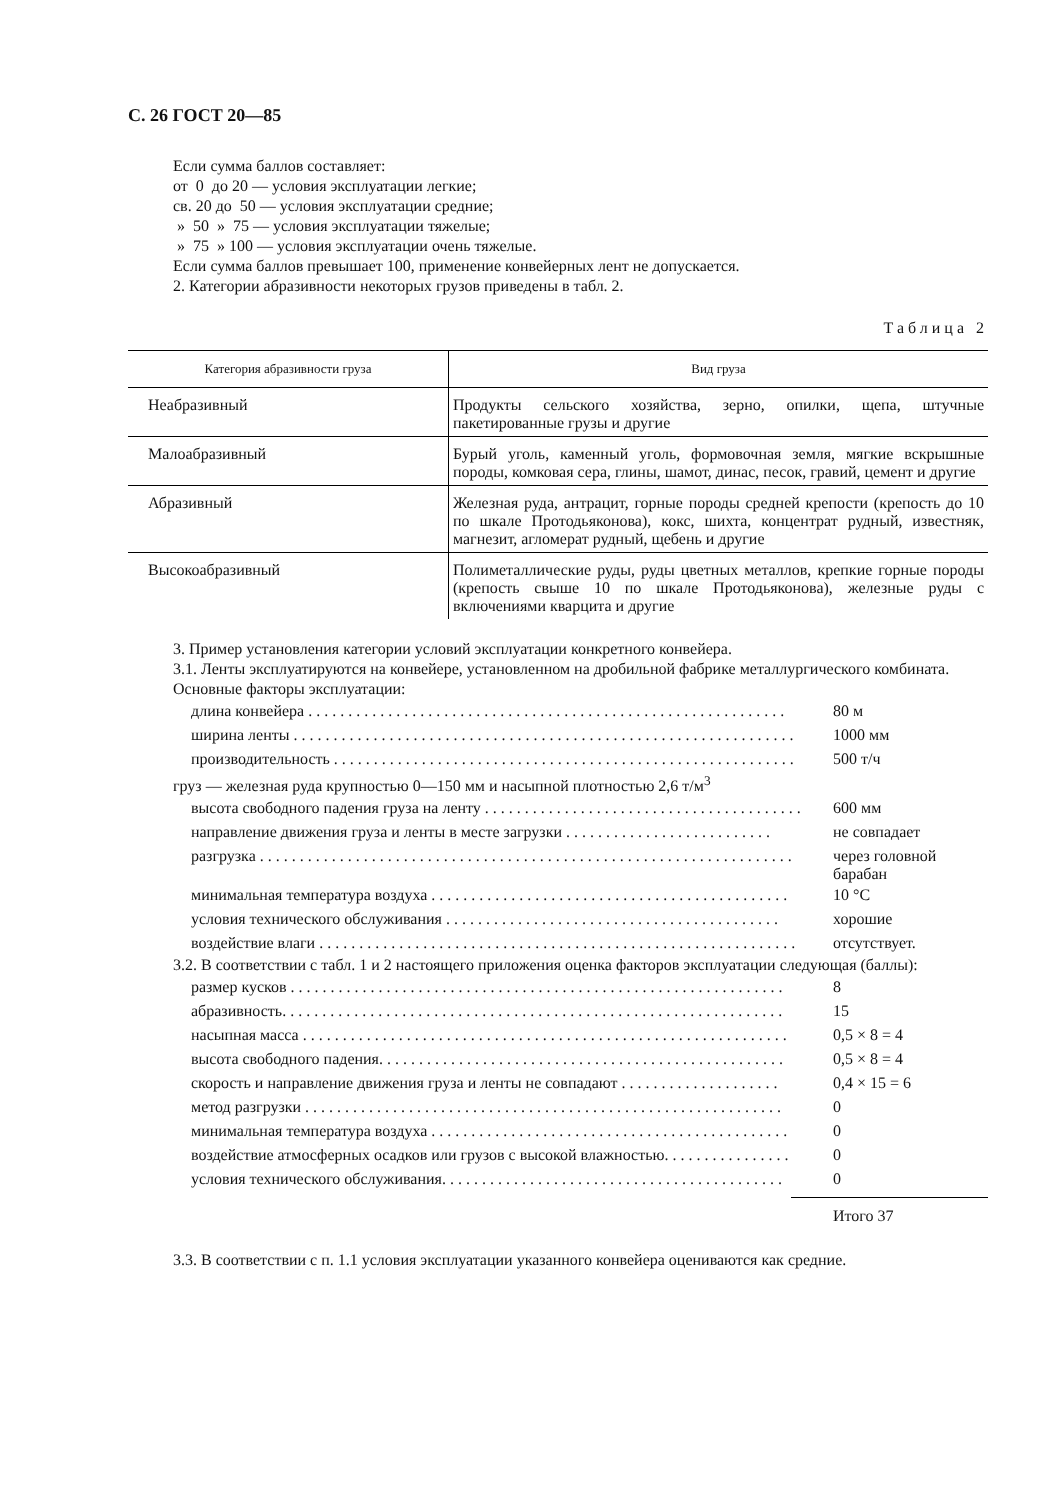С. 26 ГОСТ 20—85
Если сумма баллов составляет:
от 0 до 20 — условия эксплуатации легкие;
св. 20 до 50 — условия эксплуатации средние;
» 50 » 75 — условия эксплуатации тяжелые;
» 75 » 100 — условия эксплуатации очень тяжелые.
Если сумма баллов превышает 100, применение конвейерных лент не допускается.
2. Категории абразивности некоторых грузов приведены в табл. 2.
Таблица 2
| Категория абразивности груза | Вид груза |
| --- | --- |
| Неабразивный | Продукты сельского хозяйства, зерно, опилки, щепа, штучные пакетированные грузы и другие |
| Малоабразивный | Бурый уголь, каменный уголь, формовочная земля, мягкие вскрышные породы, комковая сера, глины, шамот, динас, песок, гравий, цемент и другие |
| Абразивный | Железная руда, антрацит, горные породы средней крепости (крепость до 10 по шкале Протодьяконова), кокс, шихта, концентрат рудный, известняк, магнезит, агломерат рудный, щебень и другие |
| Высокоабразивный | Полиметаллические руды, руды цветных металлов, крепкие горные породы (крепость свыше 10 по шкале Протодьяконова), железные руды с включениями кварцита и другие |
3. Пример установления категории условий эксплуатации конкретного конвейера.
3.1. Ленты эксплуатируются на конвейере, установленном на дробильной фабрике металлургического комбината.
Основные факторы эксплуатации:
длина конвейера . . . . . . . . . . . . . . . . . . . . . . . . . . . . . . . . . . . . . . . . . . . . . . . . . . . . . . . . . . . . 80 м
ширина ленты . . . . . . . . . . . . . . . . . . . . . . . . . . . . . . . . . . . . . . . . . . . . . . . . . . . . . . . . . . . . . . . 1000 мм
производительность . . . . . . . . . . . . . . . . . . . . . . . . . . . . . . . . . . . . . . . . . . . . . . . . . . . . . . . . . . 500 т/ч
груз — железная руда крупностью 0—150 мм и насыпной плотностью 2,6 т/м<sup>3</sup>
высота свободного падения груза на ленту . . . . . . . . . . . . . . . . . . . . . . . . . . . . . . . . . . . . . . . . 600 мм
направление движения груза и ленты в месте загрузки . . . . . . . . . . . . . . . . . . . . . . . . . . не совпадает
разгрузка . . . . . . . . . . . . . . . . . . . . . . . . . . . . . . . . . . . . . . . . . . . . . . . . . . . . . . . . . . . . . . . . . . . через головной барабан
минимальная температура воздуха . . . . . . . . . . . . . . . . . . . . . . . . . . . . . . . . . . . . . . . . . . . . . 10 °С
условия технического обслуживания . . . . . . . . . . . . . . . . . . . . . . . . . . . . . . . . . . . . . . . . . . хорошие
воздействие влаги . . . . . . . . . . . . . . . . . . . . . . . . . . . . . . . . . . . . . . . . . . . . . . . . . . . . . . . . . . . . отсутствует.
3.2. В соответствии с табл. 1 и 2 настоящего приложения оценка факторов эксплуатации следующая (баллы):
размер кусков . . . . . . . . . . . . . . . . . . . . . . . . . . . . . . . . . . . . . . . . . . . . . . . . . . . . . . . . . . . . . . 8
абразивность. . . . . . . . . . . . . . . . . . . . . . . . . . . . . . . . . . . . . . . . . . . . . . . . . . . . . . . . . . . . . . . 15
насыпная масса . . . . . . . . . . . . . . . . . . . . . . . . . . . . . . . . . . . . . . . . . . . . . . . . . . . . . . . . . . . . . 0,5 × 8 = 4
высота свободного падения. . . . . . . . . . . . . . . . . . . . . . . . . . . . . . . . . . . . . . . . . . . . . . . . . . . 0,5 × 8 = 4
скорость и направление движения груза и ленты не совпадают . . . . . . . . . . . . . . . . . . . . 0,4 × 15 = 6
метод разгрузки . . . . . . . . . . . . . . . . . . . . . . . . . . . . . . . . . . . . . . . . . . . . . . . . . . . . . . . . . . . . 0
минимальная температура воздуха . . . . . . . . . . . . . . . . . . . . . . . . . . . . . . . . . . . . . . . . . . . . . 0
воздействие атмосферных осадков или грузов с высокой влажностью. . . . . . . . . . . . . . . . 0
условия технического обслуживания. . . . . . . . . . . . . . . . . . . . . . . . . . . . . . . . . . . . . . . . . . . 0
Итого 37
3.3. В соответствии с п. 1.1 условия эксплуатации указанного конвейера оцениваются как средние.